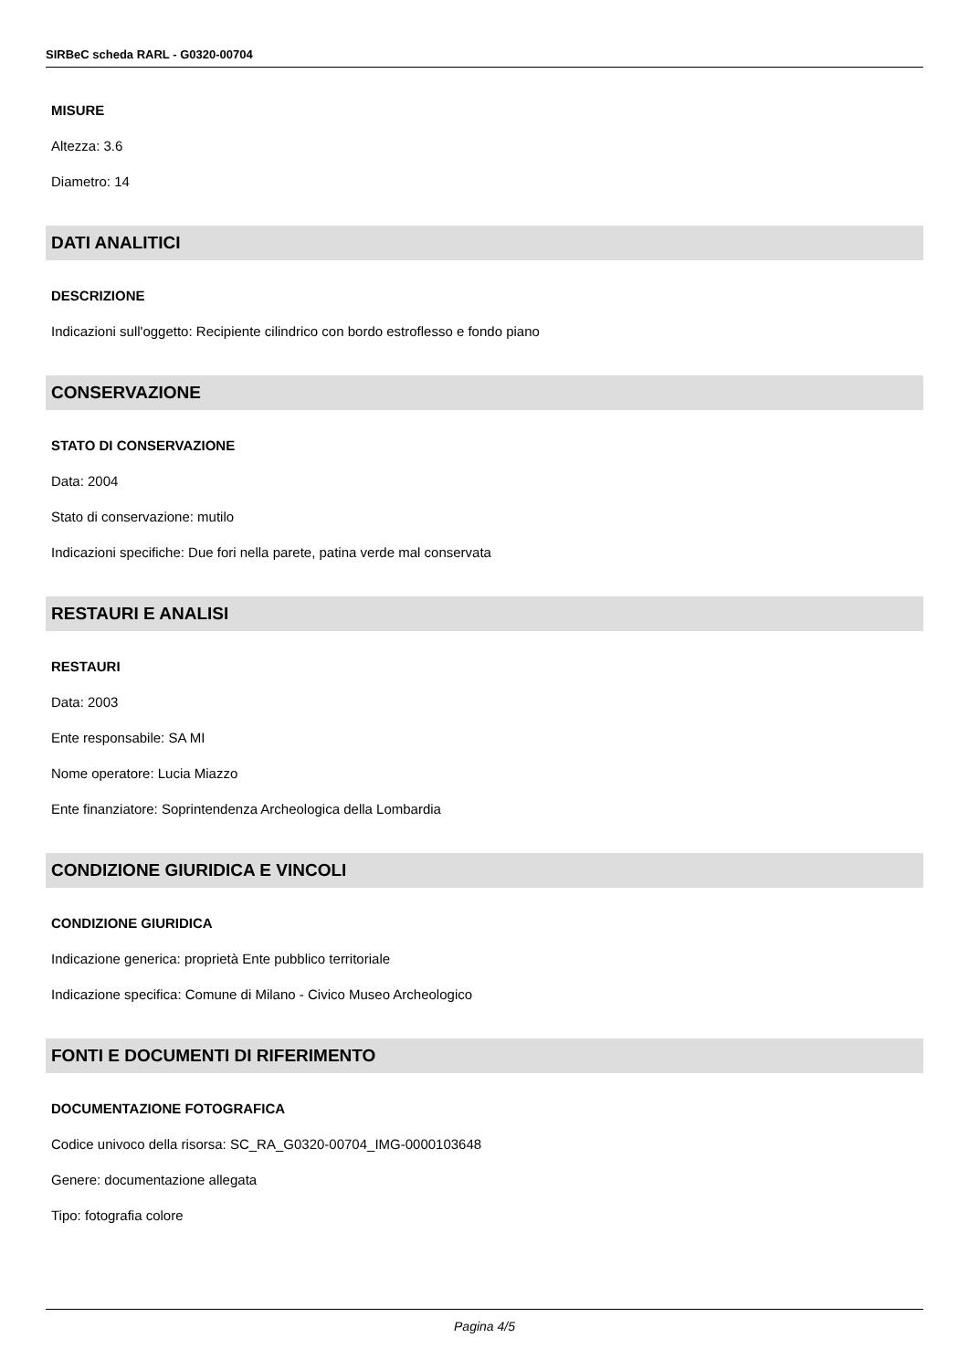SIRBeC scheda RARL - G0320-00704
MISURE
Altezza: 3.6
Diametro: 14
DATI ANALITICI
DESCRIZIONE
Indicazioni sull'oggetto: Recipiente cilindrico con bordo estroflesso e fondo piano
CONSERVAZIONE
STATO DI CONSERVAZIONE
Data: 2004
Stato di conservazione: mutilo
Indicazioni specifiche: Due fori nella parete, patina verde mal conservata
RESTAURI E ANALISI
RESTAURI
Data: 2003
Ente responsabile: SA MI
Nome operatore: Lucia Miazzo
Ente finanziatore: Soprintendenza Archeologica della Lombardia
CONDIZIONE GIURIDICA E VINCOLI
CONDIZIONE GIURIDICA
Indicazione generica: proprietà Ente pubblico territoriale
Indicazione specifica: Comune di Milano - Civico Museo Archeologico
FONTI E DOCUMENTI DI RIFERIMENTO
DOCUMENTAZIONE FOTOGRAFICA
Codice univoco della risorsa: SC_RA_G0320-00704_IMG-0000103648
Genere: documentazione allegata
Tipo: fotografia colore
Pagina 4/5